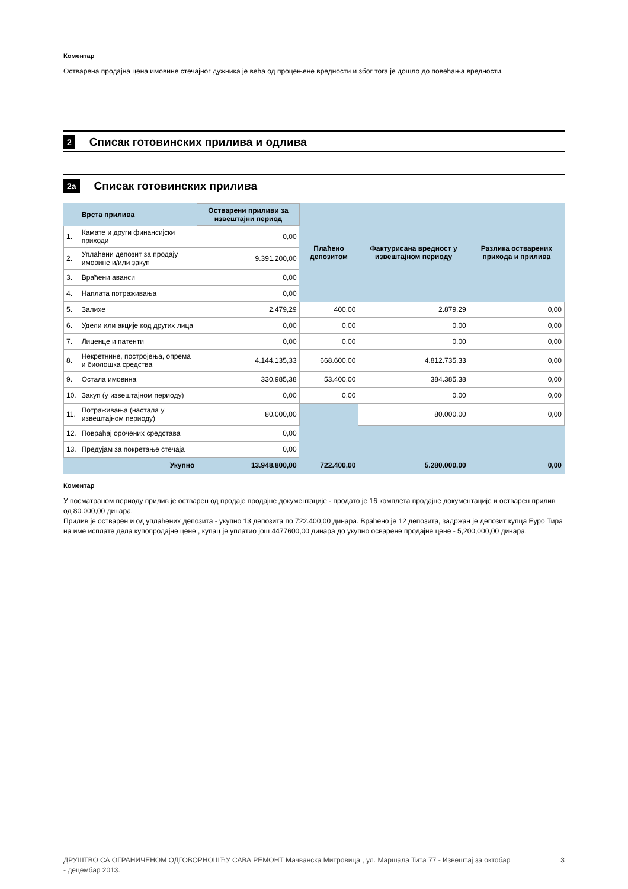Коментар
Остварена продајна цена имовине стечајног дужника је већа од процењене вредности и због тога је дошло до повећања вредности.
2 Списак готовинских прилива и одлива
2a Списак готовинских прилива
| | Врста прилива | Остварени приливи за извештајни период | Плаћено депозитом | Фактурисана вредност у извештајном периоду | Разлика остварених прихода и прилива |
| --- | --- | --- | --- | --- | --- |
| 1. | Камате и други финансијски приходи | 0,00 | | | |
| 2. | Уплаћени депозит за продају имовине и/или закуп | 9.391.200,00 | | | |
| 3. | Враћени аванси | 0,00 | | | |
| 4. | Наплата потраживања | 0,00 | | | |
| 5. | Залихе | 2.479,29 | 400,00 | 2.879,29 | 0,00 |
| 6. | Удели или акције код других лица | 0,00 | 0,00 | 0,00 | 0,00 |
| 7. | Лиценце и патенти | 0,00 | 0,00 | 0,00 | 0,00 |
| 8. | Некретнине, постројења, опрема и биолошка средства | 4.144.135,33 | 668.600,00 | 4.812.735,33 | 0,00 |
| 9. | Остала имовина | 330.985,38 | 53.400,00 | 384.385,38 | 0,00 |
| 10. | Закуп (у извештајном периоду) | 0,00 | 0,00 | 0,00 | 0,00 |
| 11. | Потраживања (настала у извештајном периоду) | 80.000,00 | | 80.000,00 | 0,00 |
| 12. | Повраћај орочених средстава | 0,00 | | | |
| 13. | Предујам за покретање стечаја | 0,00 | | | |
| | Укупно | 13.948.800,00 | 722.400,00 | 5.280.000,00 | 0,00 |
Коментар
У посматраном периоду прилив је остварен од продаје продајне документације - продато је 16 комплета продајне документације и остварен прилив од 80.000,00 динара.
Прилив је остварен и од уплаћених депозита - укупно 13 депозита по 722.400,00 динара. Враћено је 12 депозита, задржан је депозит купца Еуро Тира на име исплате дела купопродајне цене , купац је уплатио још 4477600,00 динара до укупно осварене продајне цене - 5,200,000,00 динара.
ДРУШТВО СА ОГРАНИЧЕНОМ ОДГОВОРНОШЋУ САВА РЕМОНТ Мачванска Митровица , ул. Маршала Тита 77 - Извештај за октобар - децембар 2013. 3